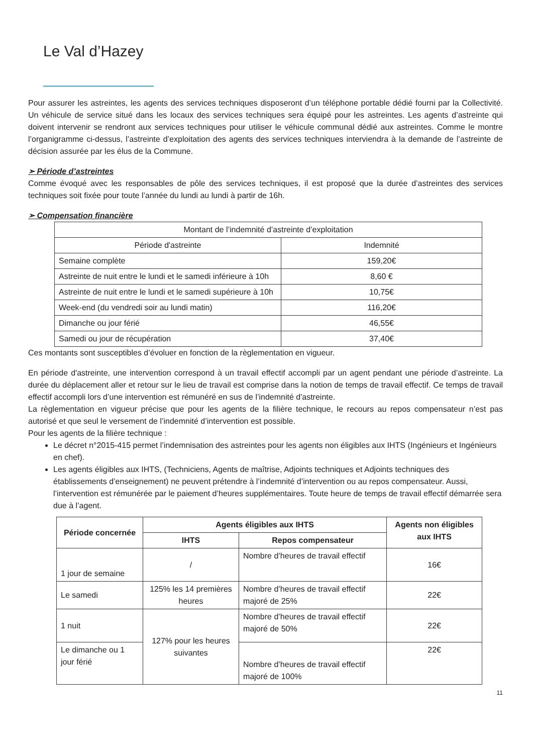Le Val d’Hazey
Pour assurer les astreintes, les agents des services techniques disposeront d’un téléphone portable dédié fourni par la Collectivité. Un véhicule de service situé dans les locaux des services techniques sera équipé pour les astreintes. Les agents d’astreinte qui doivent intervenir se rendront aux services techniques pour utiliser le véhicule communal dédié aux astreintes. Comme le montre l’organigramme ci-dessus, l’astreinte d’exploitation des agents des services techniques interviendra à la demande de l’astreinte de décision assurée par les élus de la Commune.
➢ Période d’astreintes
Comme évoqué avec les responsables de pôle des services techniques, il est proposé que la durée d’astreintes des services techniques soit fixée pour toute l’année du lundi au lundi à partir de 16h.
➢ Compensation financière
| Montant de l’indemnité d’astreinte d’exploitation | |
| --- | --- |
| Période d'astreinte | Indemnité |
| Semaine complète | 159,20€ |
| Astreinte de nuit entre le lundi et le samedi inférieure à 10h | 8,60 € |
| Astreinte de nuit entre le lundi et le samedi supérieure à 10h | 10,75€ |
| Week-end (du vendredi soir au lundi matin) | 116,20€ |
| Dimanche ou jour férié | 46,55€ |
| Samedi ou jour de récupération | 37,40€ |
Ces montants sont susceptibles d’évoluer en fonction de la règlementation en vigueur.
En période d'astreinte, une intervention correspond à un travail effectif accompli par un agent pendant une période d’astreinte. La durée du déplacement aller et retour sur le lieu de travail est comprise dans la notion de temps de travail effectif. Ce temps de travail effectif accompli lors d’une intervention est rémunéré en sus de l’indemnité d'astreinte.
La règlementation en vigueur précise que pour les agents de la filière technique, le recours au repos compensateur n’est pas autorisé et que seul le versement de l’indemnité d’intervention est possible.
Pour les agents de la filière technique :
Le décret n°2015-415 permet l’indemnisation des astreintes pour les agents non éligibles aux IHTS (Ingénieurs et Ingénieurs en chef).
Les agents éligibles aux IHTS, (Techniciens, Agents de maîtrise, Adjoints techniques et Adjoints techniques des établissements d’enseignement) ne peuvent prétendre à l’indemnité d’intervention ou au repos compensateur. Aussi, l’intervention est rémunérée par le paiement d’heures supplémentaires. Toute heure de temps de travail effectif démarrée sera due à l’agent.
| Période concernée | Agents éligibles aux IHTS | | Agents non éligibles aux IHTS |
| --- | --- | --- | --- |
| | IHTS | Repos compensateur | |
| 1 jour de semaine | / | Nombre d’heures de travail effectif | 16€ |
| Le samedi | 125% les 14 premières heures | Nombre d’heures de travail effectif majoré de 25% | 22€ |
| 1 nuit | 127% pour les heures suivantes | Nombre d’heures de travail effectif majoré de 50% | 22€ |
| Le dimanche ou 1 jour férié | | Nombre d’heures de travail effectif majoré de 100% | 22€ |
11